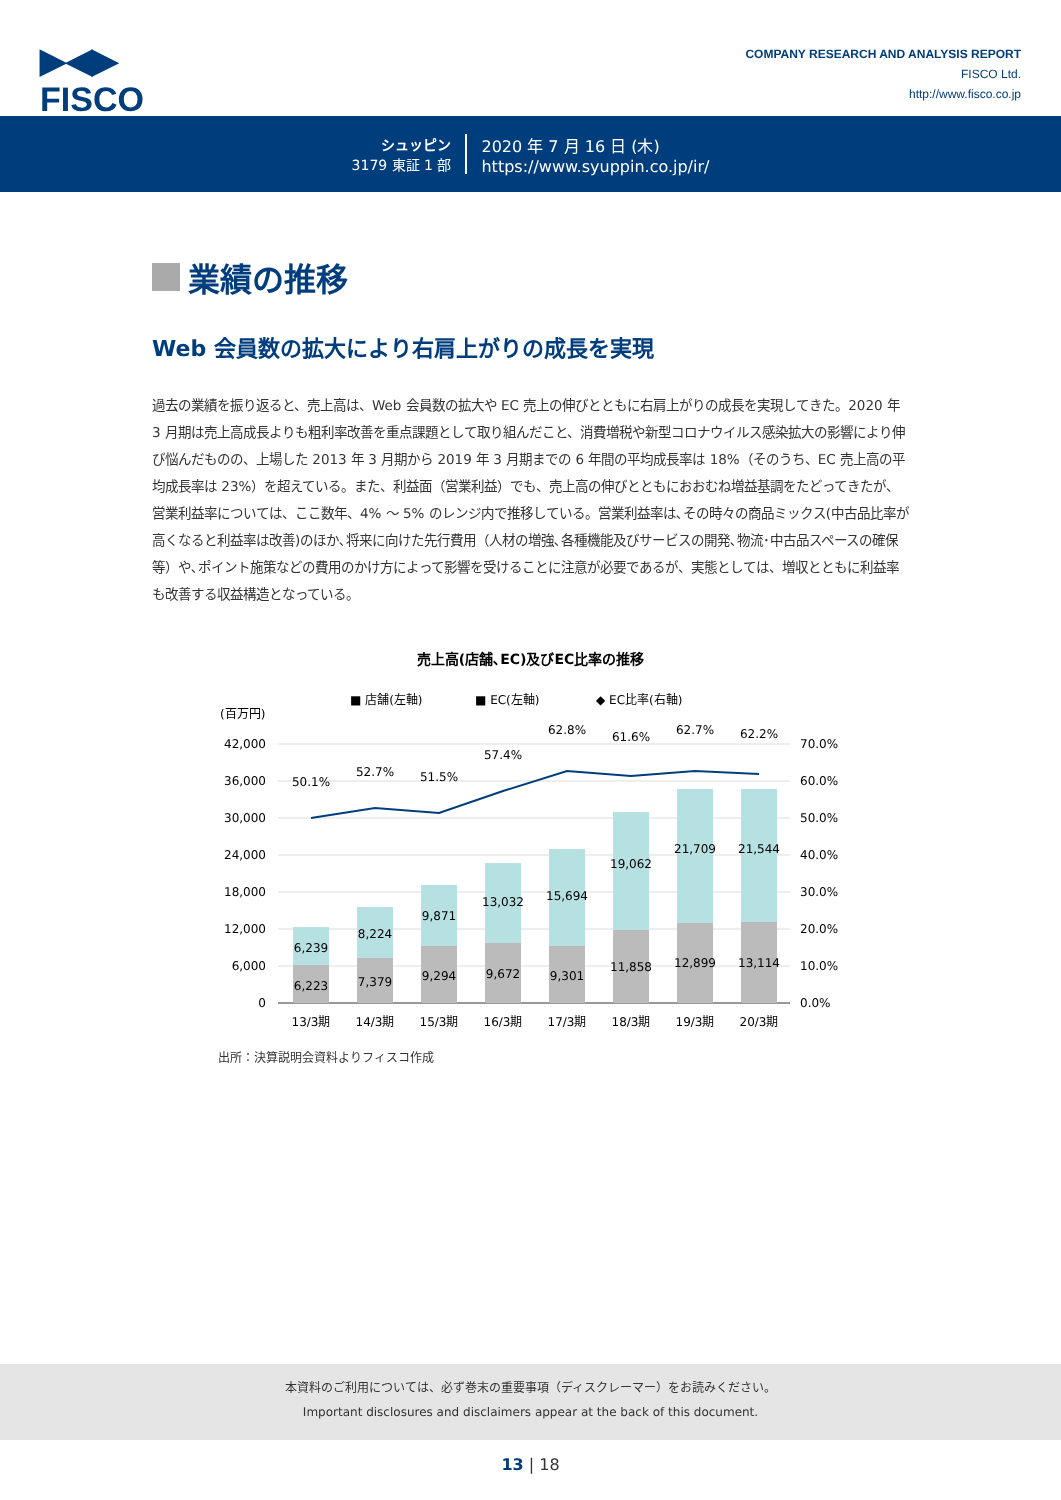▶◀▶
FISCO
COMPANY RESEARCH AND ANALYSIS REPORT
FISCO Ltd.
http://www.fisco.co.jp
シュッピン
3179 東証 1 部
2020 年 7 月 16 日 (木)
https://www.syuppin.co.jp/ir/
業績の推移
Web 会員数の拡大により右肩上がりの成長を実現
過去の業績を振り返ると、売上高は、Web 会員数の拡大や EC 売上の伸びとともに右肩上がりの成長を実現してきた。2020 年 3 月期は売上高成長よりも粗利率改善を重点課題として取り組んだこと、消費増税や新型コロナウイルス感染拡大の影響により伸び悩んだものの、上場した 2013 年 3 月期から 2019 年 3 月期までの 6 年間の平均成長率は 18%（そのうち、EC 売上高の平均成長率は 23%）を超えている。また、利益面（営業利益）でも、売上高の伸びとともにおおむね増益基調をたどってきたが、営業利益率については、ここ数年、4% ～ 5% のレンジ内で推移している。営業利益率は､その時々の商品ミックス(中古品比率が高くなると利益率は改善)のほか､将来に向けた先行費用（人材の増強､各種機能及びサービスの開発､物流･中古品スペースの確保等）や､ポイント施策などの費用のかけ方によって影響を受けることに注意が必要であるが、実態としては、増収とともに利益率も改善する収益構造となっている。
売上高(店舗､EC)及びEC比率の推移
■ 店舗(左軸)
■ EC(左軸)
◆ EC比率(右軸)
(百万円)
42,000
36,000
30,000
24,000
18,000
12,000
6,000
0
70.0%
60.0%
50.0%
40.0%
30.0%
20.0%
10.0%
0.0%
50.1%
52.7%
51.5%
57.4%
62.8%
61.6%
62.7%
62.2%
6,239
8,224
9,871
13,032
15,694
19,062
21,709
21,544
6,223
7,379
9,294
9,672
9,301
11,858
12,899
13,114
13/3期
14/3期
15/3期
16/3期
17/3期
18/3期
19/3期
20/3期
出所：決算説明会資料よりフィスコ作成
本資料のご利用については、必ず巻末の重要事項（ディスクレーマー）をお読みください。
Important disclosures and disclaimers appear at the back of this document.
13 | 18